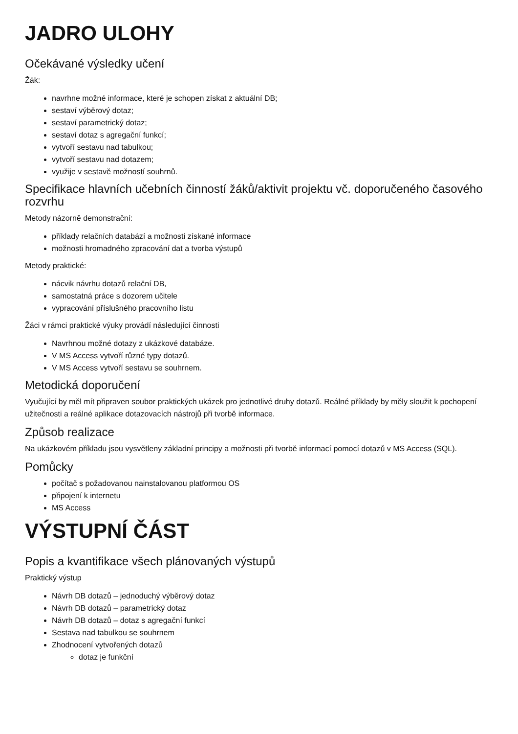JADRO ULOHY
Očekávané výsledky učení
Žák:
navrhne možné informace, které je schopen získat z aktuální DB;
sestaví výběrový dotaz;
sestaví parametrický dotaz;
sestaví dotaz s agregační funkcí;
vytvoří sestavu nad tabulkou;
vytvoří sestavu nad dotazem;
využije v sestavě možností souhrnů.
Specifikace hlavních učebních činností žáků/aktivit projektu vč. doporučeného časového rozvrhu
Metody názorně demonstrační:
příklady relačních databází a možnosti získané informace
možnosti hromadného zpracování dat a tvorba výstupů
Metody praktické:
nácvik návrhu dotazů relační DB,
samostatná práce s dozorem učitele
vypracování příslušného pracovního listu
Žáci v rámci praktické výuky provádí následující činnosti
Navrhnou možné dotazy z ukázkové databáze.
V MS Access vytvoří různé typy dotazů.
V MS Access vytvoří sestavu se souhrnem.
Metodická doporučení
Vyučující by měl mít připraven soubor praktických ukázek pro jednotlivé druhy dotazů. Reálné příklady by měly sloužit k pochopení užitečnosti a reálné aplikace dotazovacích nástrojů při tvorbě informace.
Způsob realizace
Na ukázkovém příkladu jsou vysvětleny základní principy a možnosti při tvorbě informací pomocí dotazů v MS Access (SQL).
Pomůcky
počítač s požadovanou nainstalovanou platformou OS
připojení k internetu
MS Access
VÝSTUPNÍ ČÁST
Popis a kvantifikace všech plánovaných výstupů
Praktický výstup
Návrh DB dotazů – jednoduchý výběrový dotaz
Návrh DB dotazů – parametrický dotaz
Návrh DB dotazů – dotaz s agregační funkcí
Sestava nad tabulkou se souhrnem
Zhodnocení vytvořených dotazů
dotaz je funkční